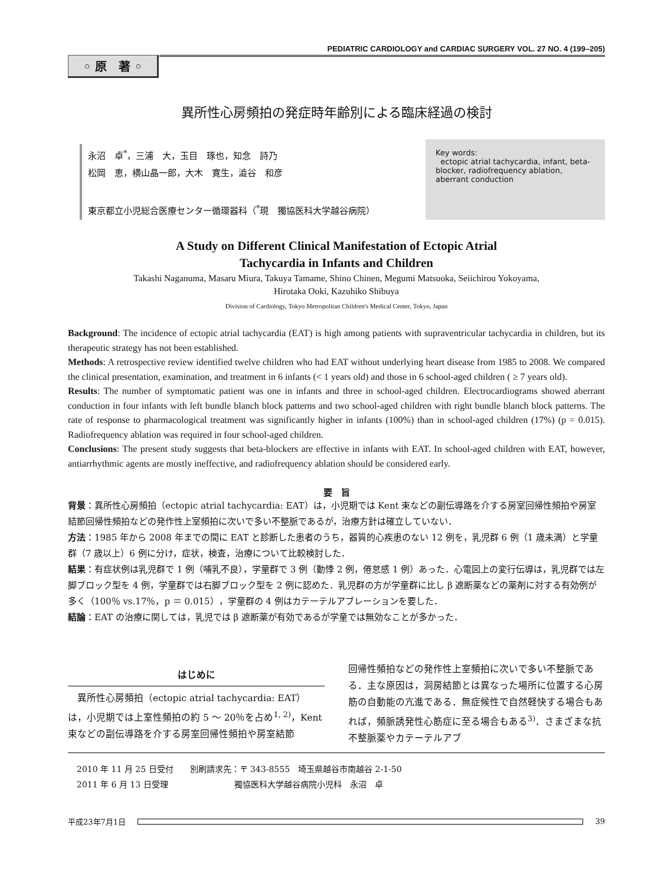PEDIATRIC CARDIOLOGY and CARDIAC SURGERY VOL. 27 NO. 4 (199–205)
◦ 原　著 ◦
異所性心房頻拍の発症時年齢別による臨床経過の検討
永沼　卓<sup>*</sup>，三浦　大，玉目　琢也，知念　詩乃
松岡　恵，横山晶一郎，大木　寛生，澁谷　和彦
東京都立小児総合医療センター循環器科（<sup>*</sup>現　獨協医科大学越谷病院）
Key words:
ectopic atrial tachycardia, infant, beta-blocker, radiofrequency ablation, aberrant conduction
A Study on Different Clinical Manifestation of Ectopic Atrial
Tachycardia in Infants and Children
Takashi Naganuma, Masaru Miura, Takuya Tamame, Shino Chinen, Megumi Matsuoka, Seiichirou Yokoyama,
Hirotaka Ooki, Kazuhiko Shibuya
Division of Cardiology, Tokyo Metropolitan Children's Medical Center, Tokyo, Japan
Background: The incidence of ectopic atrial tachycardia (EAT) is high among patients with supraventricular tachycardia in children, but its therapeutic strategy has not been established.
Methods: A retrospective review identified twelve children who had EAT without underlying heart disease from 1985 to 2008. We compared the clinical presentation, examination, and treatment in 6 infants (< 1 years old) and those in 6 school-aged children ( ≥ 7 years old).
Results: The number of symptomatic patient was one in infants and three in school-aged children. Electrocardiograms showed aberrant conduction in four infants with left bundle blanch block patterns and two school-aged children with right bundle blanch block patterns. The rate of response to pharmacological treatment was significantly higher in infants (100%) than in school-aged children (17%) (p = 0.015). Radiofrequency ablation was required in four school-aged children.
Conclusions: The present study suggests that beta-blockers are effective in infants with EAT. In school-aged children with EAT, however, antiarrhythmic agents are mostly ineffective, and radiofrequency ablation should be considered early.
要　旨
背景：異所性心房頻拍（ectopic atrial tachycardia: EAT）は，小児期では Kent 束などの副伝導路を介する房室回帰性頻拍や房室結節回帰性頻拍などの発作性上室頻拍に次いで多い不整脈であるが，治療方針は確立していない．
方法：1985 年から 2008 年までの間に EAT と診断した患者のうち，器質的心疾患のない 12 例を，乳児群 6 例（1 歳未満）と学童群（7 歳以上）6 例に分け，症状，検査，治療について比較検討した．
結果：有症状例は乳児群で 1 例（哺乳不良），学童群で 3 例（動悸 2 例，倦怠感 1 例）あった．心電図上の変行伝導は，乳児群では左脚ブロック型を 4 例，学童群では右脚ブロック型を 2 例に認めた．乳児群の方が学童群に比し β 遮断薬などの薬剤に対する有効例が多く（100％ vs.17％，p ＝ 0.015），学童群の 4 例はカテーテルアブレーションを要した．
結論：EAT の治療に関しては，乳児では β 遮断薬が有効であるが学童では無効なことが多かった．
はじめに
　異所性心房頻拍（ectopic atrial tachycardia: EAT）は，小児期では上室性頻拍の約 5 ～ 20％を占め<sup>1, 2)</sup>，Kent 束などの副伝導路を介する房室回帰性頻拍や房室結節
回帰性頻拍などの発作性上室頻拍に次いで多い不整脈である．主な原因は，洞房結節とは異なった場所に位置する心房筋の自動能の亢進である．無症候性で自然軽快する場合もあれば，頻脈誘発性心筋症に至る場合もある<sup>3)</sup>．さまざまな抗不整脈薬やカテーテルアブ
2010 年 11 月 25 日受付　　別刷請求先：〒 343-8555　埼玉県越谷市南越谷 2-1-50
2011 年 6 月 13 日受理　　　　　　　　獨協医科大学越谷病院小児科　永沼　卓
平成23年7月1日 39